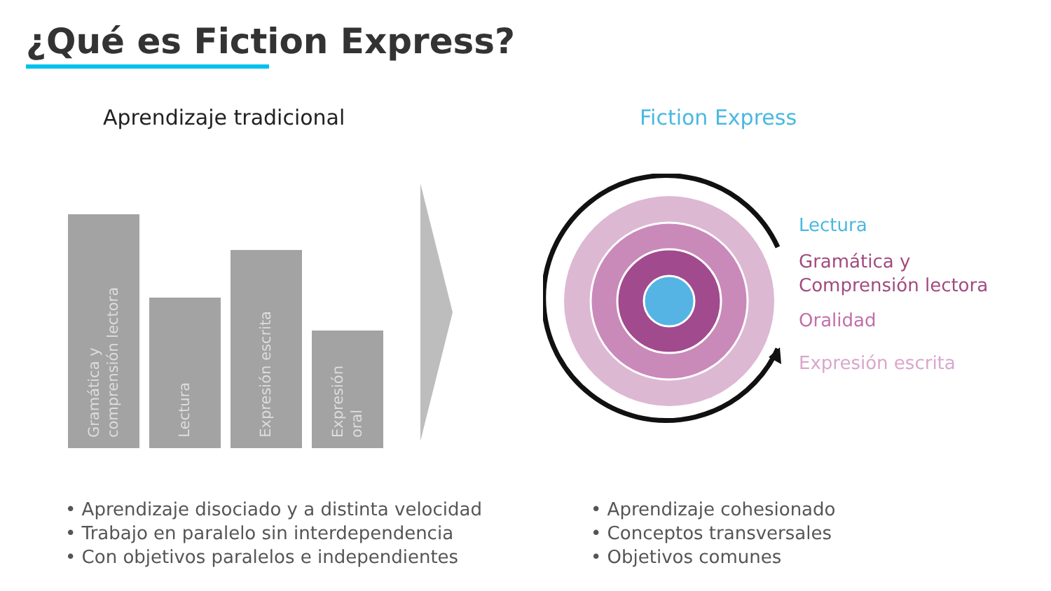¿Qué es Fiction Express?
Aprendizaje tradicional Fiction Express
Gramática y
comprensión lectora
Lectura
Expresión escrita
Expresión
oral
Lectura
Gramática y
Comprensión lectora
Oralidad
Expresión escrita
• Aprendizaje disociado y a distinta velocidad
• Trabajo en paralelo sin interdependencia
• Con objetivos paralelos e independientes
• Aprendizaje cohesionado
• Conceptos transversales
• Objetivos comunes